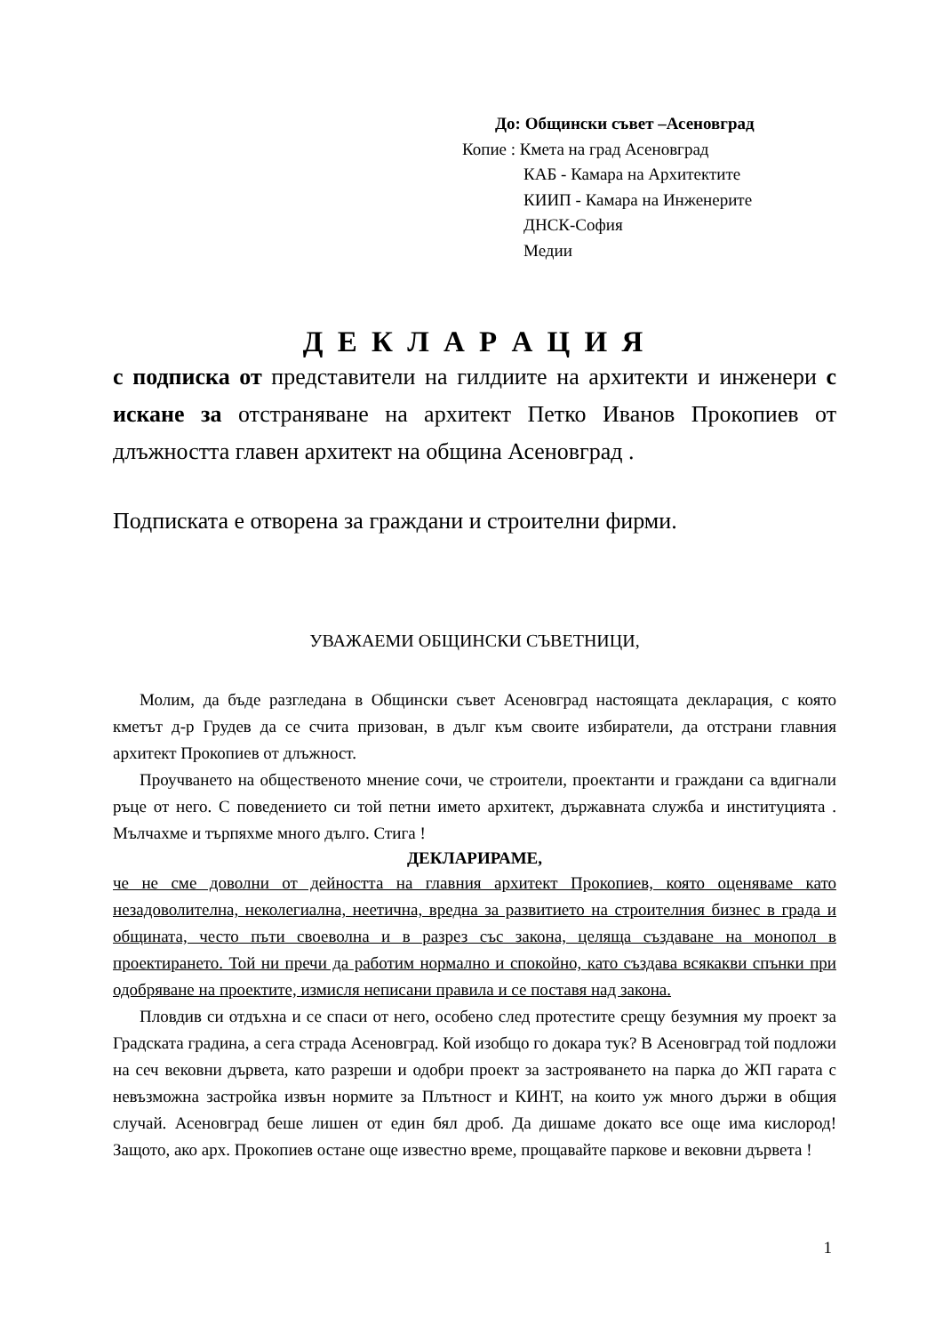До: Общински съвет –Асеновград
Копие : Кмета на град Асеновград
КАБ - Камара на Архитектите
КИИП - Камара на Инженерите
ДНСК-София
Медии
Д Е К Л А Р А Ц И Я
с подписка от представители на гилдиите на архитекти и инженери с искане за отстраняване на архитект Петко Иванов Прокопиев от длъжността главен архитект на община Асеновград .
Подписката е отворена за граждани и строителни фирми.
УВАЖАЕМИ ОБЩИНСКИ СЪВЕТНИЦИ,
Молим, да бъде разгледана в Общински съвет Асеновград настоящата декларация, с която кметът д-р Грудев да се счита призован, в дълг към своите избиратели, да отстрани главния архитект Прокопиев от длъжност.
Проучването на общественото мнение сочи, че строители, проектанти и граждани са вдигнали ръце от него. С поведението си той петни името архитект, държавната служба и институцията . Мълчахме и търпяхме много дълго. Стига !
ДЕКЛАРИРАМЕ,
че не сме доволни от дейността на главния архитект Прокопиев, която оценяваме като незадоволителна, неколегиална, неетична, вредна за развитието на строителния бизнес в града и общината, често пъти своеволна и в разрез със закона, целяща създаване на монопол в проектирането. Той ни пречи да работим нормално и спокойно, като създава всякакви спънки при одобряване на проектите, измисля неписани правила и се поставя над закона.
Пловдив си отдъхна и се спаси от него, особено след протестите срещу безумния му проект за Градската градина, а сега страда Асеновград. Кой изобщо го докара тук? В Асеновград той подложи на сеч вековни дървета, като разреши и одобри проект за застрояването на парка до ЖП гарата с невъзможна застройка извън нормите за Плътност и КИНТ, на които уж много държи в общия случай. Асеновград беше лишен от един бял дроб. Да дишаме докато все още има кислород! Защото, ако арх. Прокопиев остане още известно време, прощавайте паркове и вековни дървета !
1